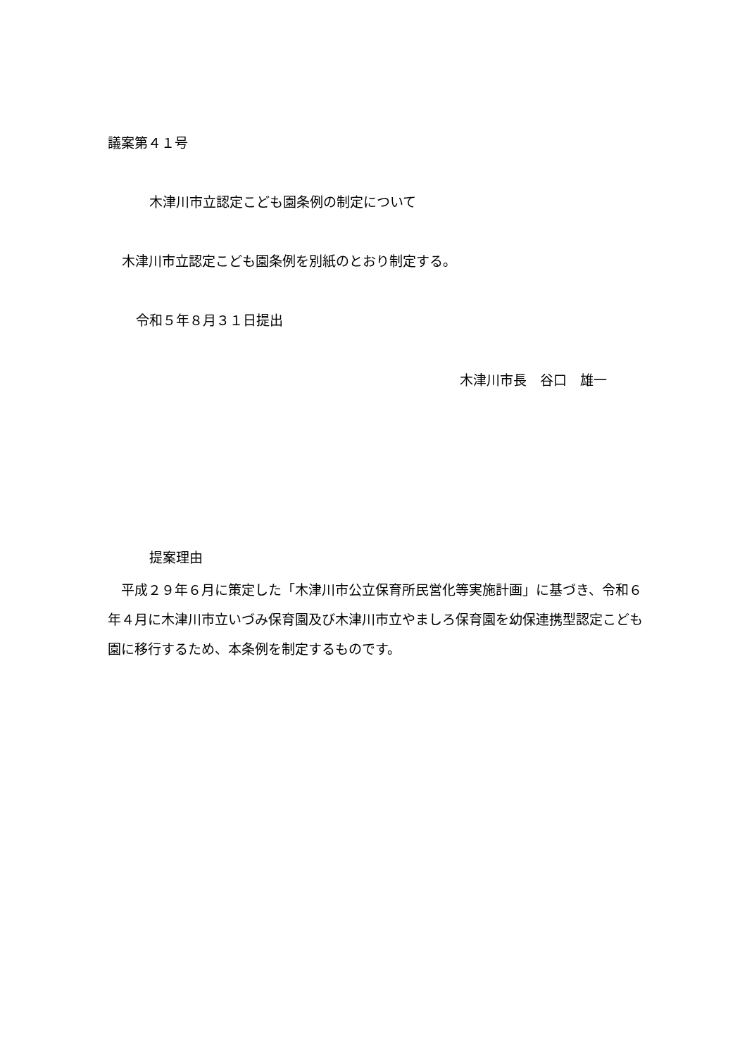議案第４１号
木津川市立認定こども園条例の制定について
木津川市立認定こども園条例を別紙のとおり制定する。
令和５年８月３１日提出
木津川市長　谷口　雄一
提案理由
　平成２９年６月に策定した「木津川市公立保育所民営化等実施計画」に基づき、令和６年４月に木津川市立いづみ保育園及び木津川市立やましろ保育園を幼保連携型認定こども園に移行するため、本条例を制定するものです。